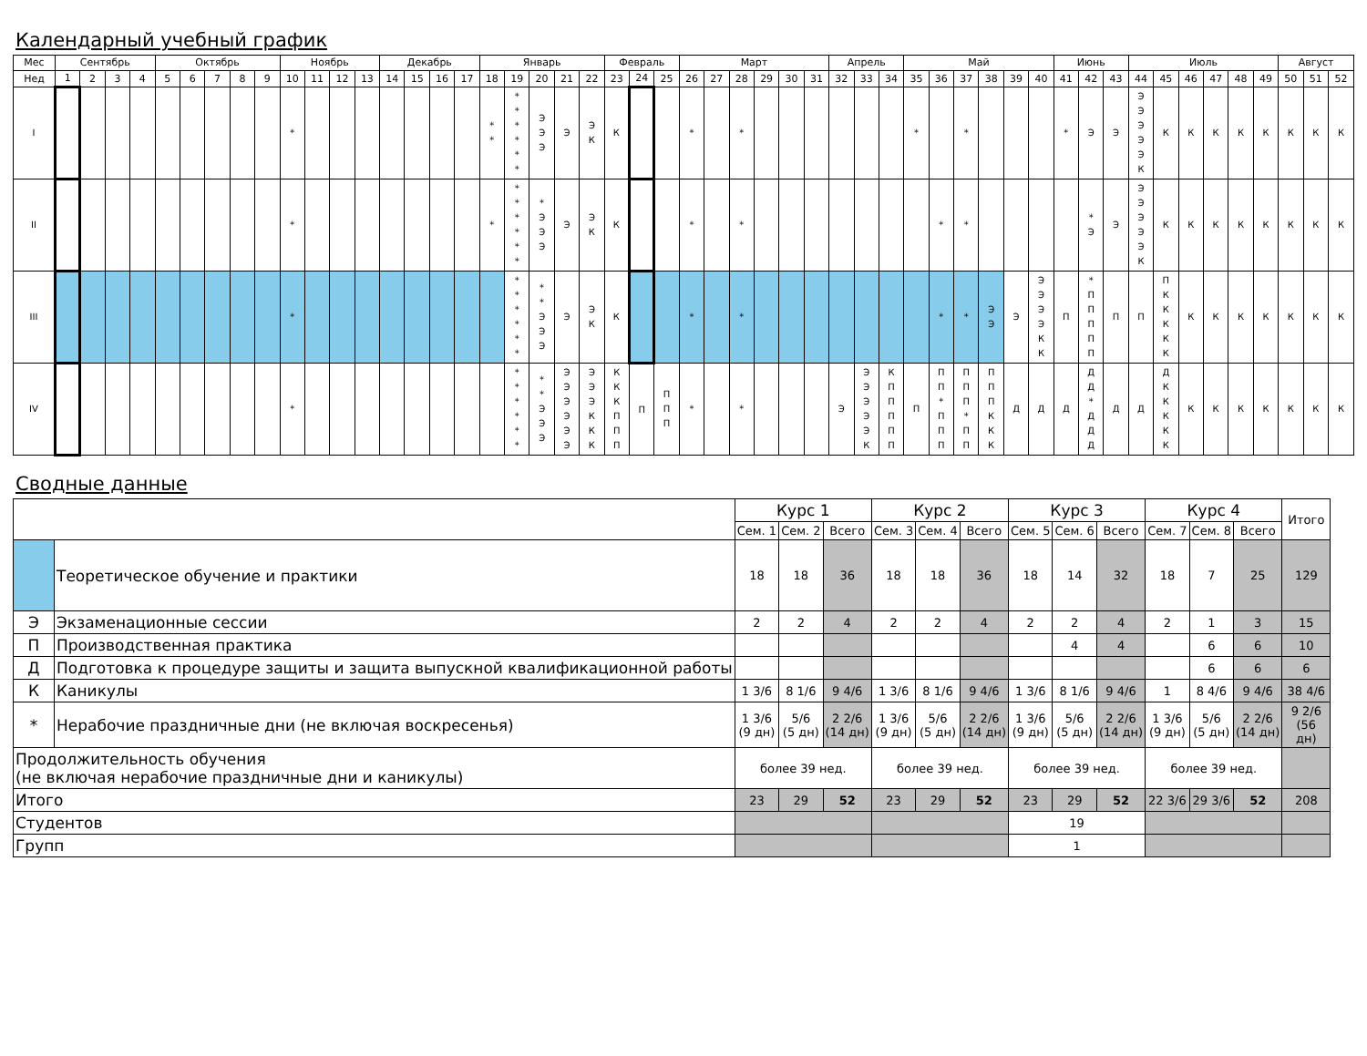Календарный учебный график
| Мес | Сентябрь | | | | Октябрь | | | | | Ноябрь | | | | Декабрь | | | | Январь | | | | | Февраль | | | Март | | | | | | Апрель | | | Май | | | | | | Июнь | | | Июль | | | | | | Август | | |
| --- | --- | --- | --- | --- | --- | --- | --- | --- | --- | --- | --- | --- | --- | --- | --- | --- | --- | --- | --- | --- | --- | --- | --- | --- | --- | --- | --- | --- | --- | --- | --- | --- | --- | --- | --- | --- | --- | --- | --- | --- | --- | --- | --- | --- | --- | --- | --- | --- | --- | --- | --- | --- |
| Нед | 1 | 2 | 3 | 4 | 5 | 6 | 7 | 8 | 9 | 10 | 11 | 12 | 13 | 14 | 15 | 16 | 17 | 18 | 19 | 20 | 21 | 22 | 23 | 24 | 25 | 26 | 27 | 28 | 29 | 30 | 31 | 32 | 33 | 34 | 35 | 36 | 37 | 38 | 39 | 40 | 41 | 42 | 43 | 44 | 45 | 46 | 47 | 48 | 49 | 50 | 51 | 52 |
| I | | | | | | | | | | * | | | | | | | | * * | * * * * * * | Э Э Э | Э | Э К | К | | | * | | * | | | | | | | * | | * | | | | * | Э | Э | Э Э Э Э Э К | К | К | К | К | К | К | К | К |
| II | | | | | | | | | | * | | | | | | | | * | * * * * * * | * Э Э Э | Э | Э К | К | | | * | | * | | | | | | | | * | * | | | | | * Э | Э | Э Э Э Э Э К | К | К | К | К | К | К | К | К |
| III | | | | | | | | | | * | | | | | | | | | * * * * * * | * * Э Э Э | Э | Э К | К | | | * | | * | | | | | | | | * | * | Э Э | Э | Э Э Э Э К К | П | * П П П П П | П | П | П К К К К К | К | К | К | К | К | К | К |
| IV | | | | | | | | | | * | | | | | | | | | * * * * * * | * * Э Э Э | Э Э Э Э Э Э | Э Э Э К К К | К К К П П П | П | П П П | * | | * | | | | Э | Э Э Э Э Э К | К П П П П П | П | П П * П П П | П П П * П П | П П П К К К | Д | Д | Д | Д Д * Д Д Д | Д | Д | Д К К К К К | К | К | К | К | К | К | К |
Сводные данные
| | | Курс 1 | | | Курс 2 | | | Курс 3 | | | Курс 4 | | | Итого |
| --- | --- | --- | --- | --- | --- | --- | --- | --- | --- | --- | --- | --- | --- | --- |
| | | Сем. 1 | Сем. 2 | Всего | Сем. 3 | Сем. 4 | Всего | Сем. 5 | Сем. 6 | Всего | Сем. 7 | Сем. 8 | Всего | |
| | Теоретическое обучение и практики | 18 | 18 | 36 | 18 | 18 | 36 | 18 | 14 | 32 | 18 | 7 | 25 | 129 |
| Э | Экзаменационные сессии | 2 | 2 | 4 | 2 | 2 | 4 | 2 | 2 | 4 | 2 | 1 | 3 | 15 |
| П | Производственная практика | | | | | | | | 4 | 4 | | 6 | 6 | 10 |
| Д | Подготовка к процедуре защиты и защита выпускной квалификационной работы | | | | | | | | | | | 6 | 6 | 6 |
| К | Каникулы | 1 3/6 | 8 1/6 | 9 4/6 | 1 3/6 | 8 1/6 | 9 4/6 | 1 3/6 | 8 1/6 | 9 4/6 | 1 | 8 4/6 | 9 4/6 | 38 4/6 |
| * | Нерабочие праздничные дни (не включая воскресенья) | 1 3/6 (9 дн) | 5/6 (5 дн) | 2 2/6 (14 дн) | 1 3/6 (9 дн) | 5/6 (5 дн) | 2 2/6 (14 дн) | 1 3/6 (9 дн) | 5/6 (5 дн) | 2 2/6 (14 дн) | 1 3/6 (9 дн) | 5/6 (5 дн) | 2 2/6 (14 дн) | 9 2/6 (56 дн) |
| Продолжительность обучения (не включая нерабочие праздничные дни и каникулы) | | более 39 нед. | | | более 39 нед. | | | более 39 нед. | | | более 39 нед. | | | |
| Итого | | 23 | 29 | 52 | 23 | 29 | 52 | 23 | 29 | 52 | 22 3/6 | 29 3/6 | 52 | 208 |
| Студентов | | | | | | | | 19 | | | | | | |
| Групп | | | | | | | | 1 | | | | | | |